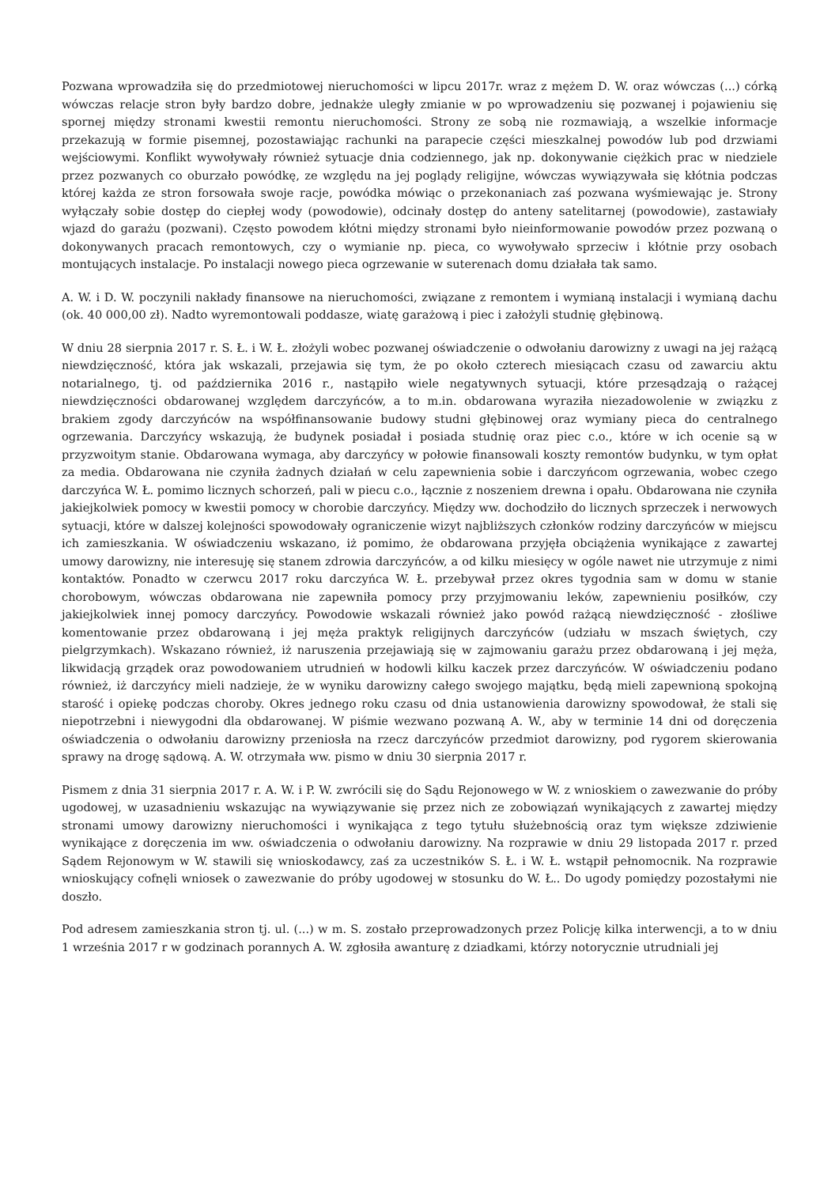Pozwana wprowadziła się do przedmiotowej nieruchomości w lipcu 2017r. wraz z mężem D. W. oraz wówczas (...) córką wówczas relacje stron były bardzo dobre, jednakże uległy zmianie w po wprowadzeniu się pozwanej i pojawieniu się spornej między stronami kwestii remontu nieruchomości. Strony ze sobą nie rozmawiają, a wszelkie informacje przekazują w formie pisemnej, pozostawiając rachunki na parapecie części mieszkalnej powodów lub pod drzwiami wejściowymi. Konflikt wywoływały również sytuacje dnia codziennego, jak np. dokonywanie ciężkich prac w niedziele przez pozwanych co oburzało powódkę, ze względu na jej poglądy religijne, wówczas wywiązywała się kłótnia podczas której każda ze stron forsowała swoje racje, powódka mówiąc o przekonaniach zaś pozwana wyśmiewając je. Strony wyłączały sobie dostęp do ciepłej wody (powodowie), odcinały dostęp do anteny satelitarnej (powodowie), zastawiały wjazd do garażu (pozwani). Często powodem kłótni między stronami było nieinformowanie powodów przez pozwaną o dokonywanych pracach remontowych, czy o wymianie np. pieca, co wywoływało sprzeciw i kłótnie przy osobach montujących instalacje. Po instalacji nowego pieca ogrzewanie w suterenach domu działała tak samo.
A. W. i D. W. poczynili nakłady finansowe na nieruchomości, związane z remontem i wymianą instalacji i wymianą dachu (ok. 40 000,00 zł). Nadto wyremontowali poddasze, wiatę garażową i piec i założyli studnię głębinową.
W dniu 28 sierpnia 2017 r. S. Ł. i W. Ł. złożyli wobec pozwanej oświadczenie o odwołaniu darowizny z uwagi na jej rażącą niewdzięczność, która jak wskazali, przejawia się tym, że po około czterech miesiącach czasu od zawarciu aktu notarialnego, tj. od października 2016 r., nastąpiło wiele negatywnych sytuacji, które przesądzają o rażącej niewdzięczności obdarowanej względem darczyńców, a to m.in. obdarowana wyraziła niezadowolenie w związku z brakiem zgody darczyńców na współfinansowanie budowy studni głębinowej oraz wymiany pieca do centralnego ogrzewania. Darczyńcy wskazują, że budynek posiadał i posiada studnię oraz piec c.o., które w ich ocenie są w przyzwoitym stanie. Obdarowana wymaga, aby darczyńcy w połowie finansowali koszty remontów budynku, w tym opłat za media. Obdarowana nie czyniła żadnych działań w celu zapewnienia sobie i darczyńcom ogrzewania, wobec czego darczyńca W. Ł. pomimo licznych schorzeń, pali w piecu c.o., łącznie z noszeniem drewna i opału. Obdarowana nie czyniła jakiejkolwiek pomocy w kwestii pomocy w chorobie darczyńcy. Między ww. dochodziło do licznych sprzeczek i nerwowych sytuacji, które w dalszej kolejności spowodowały ograniczenie wizyt najbliższych członków rodziny darczyńców w miejscu ich zamieszkania. W oświadczeniu wskazano, iż pomimo, że obdarowana przyjęła obciążenia wynikające z zawartej umowy darowizny, nie interesuję się stanem zdrowia darczyńców, a od kilku miesięcy w ogóle nawet nie utrzymuje z nimi kontaktów. Ponadto w czerwcu 2017 roku darczyńca W. Ł. przebywał przez okres tygodnia sam w domu w stanie chorobowym, wówczas obdarowana nie zapewniła pomocy przy przyjmowaniu leków, zapewnieniu posiłków, czy jakiejkolwiek innej pomocy darczyńcy. Powodowie wskazali również jako powód rażącą niewdzięczność - złośliwe komentowanie przez obdarowaną i jej męża praktyk religijnych darczyńców (udziału w mszach świętych, czy pielgrzymkach). Wskazano również, iż naruszenia przejawiają się w zajmowaniu garażu przez obdarowaną i jej męża, likwidacją grządek oraz powodowaniem utrudnień w hodowli kilku kaczek przez darczyńców. W oświadczeniu podano również, iż darczyńcy mieli nadzieje, że w wyniku darowizny całego swojego majątku, będą mieli zapewnioną spokojną starość i opiekę podczas choroby. Okres jednego roku czasu od dnia ustanowienia darowizny spowodował, że stali się niepotrzebni i niewygodni dla obdarowanej. W piśmie wezwano pozwaną A. W., aby w terminie 14 dni od doręczenia oświadczenia o odwołaniu darowizny przeniosła na rzecz darczyńców przedmiot darowizny, pod rygorem skierowania sprawy na drogę sądową. A. W. otrzymała ww. pismo w dniu 30 sierpnia 2017 r.
Pismem z dnia 31 sierpnia 2017 r. A. W. i P. W. zwrócili się do Sądu Rejonowego w W. z wnioskiem o zawezwanie do próby ugodowej, w uzasadnieniu wskazując na wywiązywanie się przez nich ze zobowiązań wynikających z zawartej między stronami umowy darowizny nieruchomości i wynikająca z tego tytułu służebnością oraz tym większe zdziwienie wynikające z doręczenia im ww. oświadczenia o odwołaniu darowizny. Na rozprawie w dniu 29 listopada 2017 r. przed Sądem Rejonowym w W. stawili się wnioskodawcy, zaś za uczestników S. Ł. i W. Ł. wstąpił pełnomocnik. Na rozprawie wnioskujący cofnęli wniosek o zawezwanie do próby ugodowej w stosunku do W. Ł.. Do ugody pomiędzy pozostałymi nie doszło.
Pod adresem zamieszkania stron tj. ul. (...) w m. S. zostało przeprowadzonych przez Policję kilka interwencji, a to w dniu 1 września 2017 r w godzinach porannych A. W. zgłosiła awanturę z dziadkami, którzy notorycznie utrudniali jej